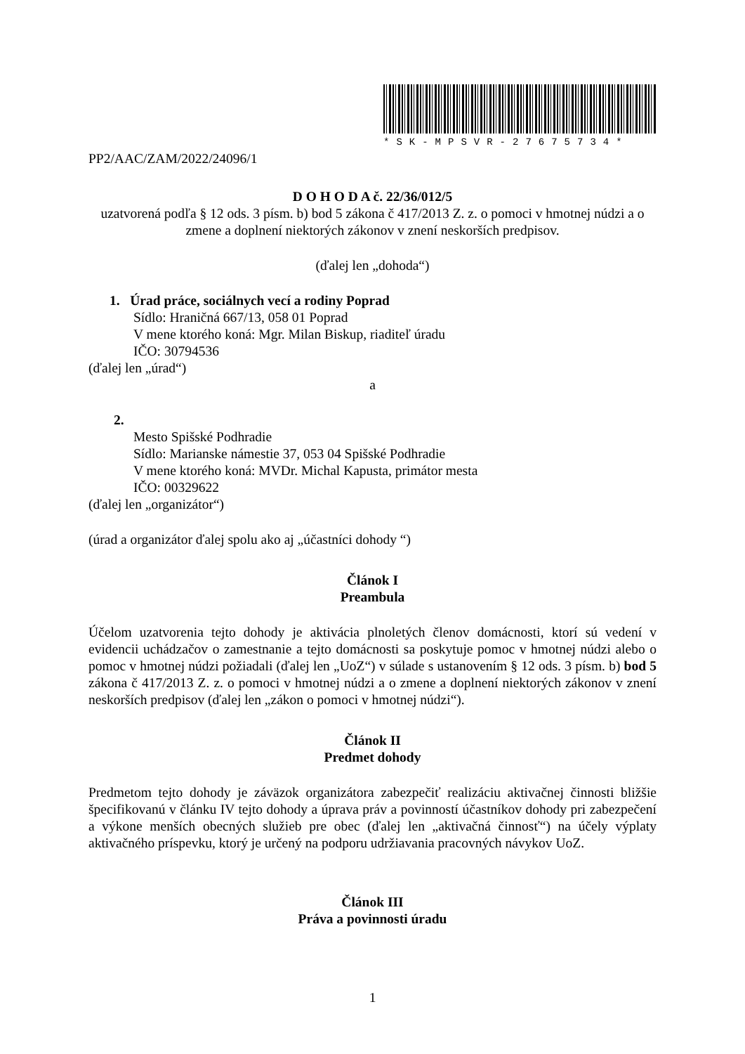*SK-MPSVR-27675734*
PP2/AAC/ZAM/2022/24096/1
D O H O D A č. 22/36/012/5
uzatvorená podľa § 12 ods. 3 písm. b) bod 5 zákona č 417/2013 Z. z. o pomoci v hmotnej núdzi a o zmene a doplnení niektorých zákonov v znení neskorších predpisov.
(ďalej len „dohoda“)
1. Úrad práce, sociálnych vecí a rodiny Poprad
Sídlo: Hraničná 667/13, 058 01 Poprad
V mene ktorého koná: Mgr. Milan Biskup, riaditeľ úradu
IČO: 30794536
(ďalej len „úrad“)
a
2.
Mesto Spišské Podhradie
Sídlo: Marianske námestie 37, 053 04 Spišské Podhradie
V mene ktorého koná: MVDr. Michal Kapusta, primátor mesta
IČO: 00329622
(ďalej len „organizátor“)
(úrad a organizátor ďalej spolu ako aj „účastníci dohody “)
Článok I
Preambula
Účelom uzatvorenia tejto dohody je aktivácia plnoletých členov domácnosti, ktorí sú vedení v evidencii uchádzačov o zamestnanie a tejto domácnosti sa poskytuje pomoc v hmotnej núdzi alebo o pomoc v hmotnej núdzi požiadali (ďalej len „UoZ“) v súlade s ustanovením § 12 ods. 3 písm. b) bod 5 zákona č 417/2013 Z. z. o pomoci v hmotnej núdzi a o zmene a doplnení niektorých zákonov v znení neskorších predpisov (ďalej len „zákon o pomoci v hmotnej núdzi“).
Článok II
Predmet dohody
Predmetom tejto dohody je záväzok organizátora zabezpečiť realizáciu aktivačnej činnosti bližšie špecifikovanú v článku IV tejto dohody a úprava práv a povinností účastníkov dohody pri zabezpečení a výkone menších obecných služieb pre obec (ďalej len „aktivačná činnosť“) na účely výplaty aktivačného príspevku, ktorý je určený na podporu udržiavania pracovných návykov UoZ.
Článok III
Práva a povinnosti úradu
1